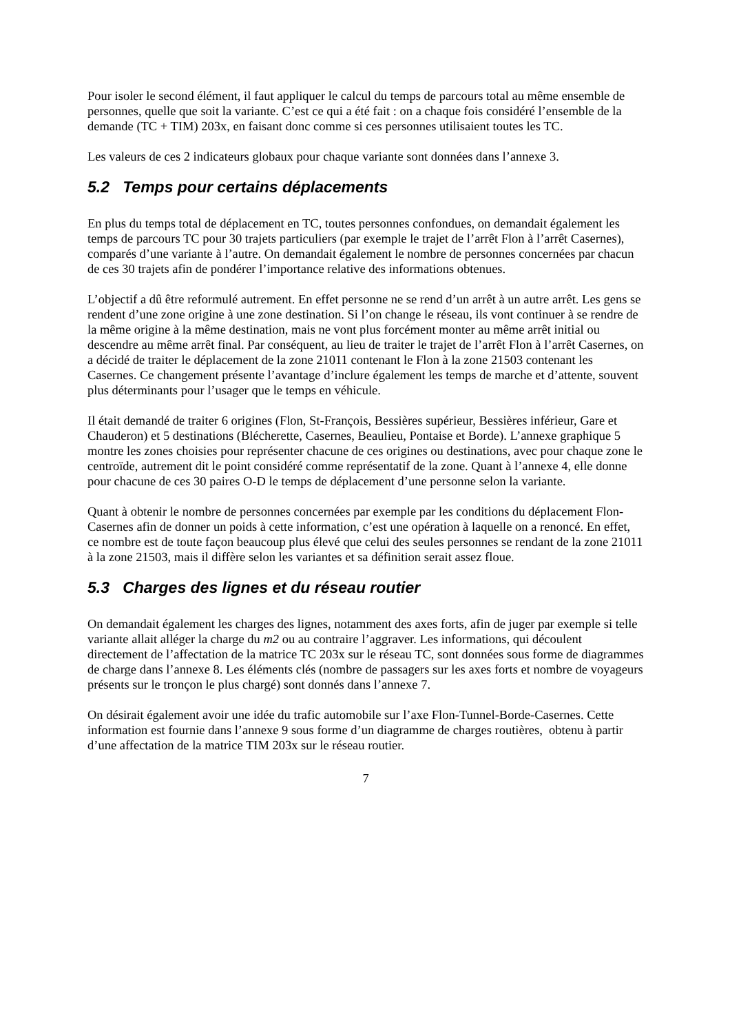Pour isoler le second élément, il faut appliquer le calcul du temps de parcours total au même ensemble de personnes, quelle que soit la variante. C’est ce qui a été fait : on a chaque fois considéré l’ensemble de la demande (TC + TIM) 203x, en faisant donc comme si ces personnes utilisaient toutes les TC.
Les valeurs de ces 2 indicateurs globaux pour chaque variante sont données dans l’annexe 3.
5.2 Temps pour certains déplacements
En plus du temps total de déplacement en TC, toutes personnes confondues, on demandait également les temps de parcours TC pour 30 trajets particuliers (par exemple le trajet de l’arrêt Flon à l’arrêt Casernes), comparés d’une variante à l’autre. On demandait également le nombre de personnes concernées par chacun de ces 30 trajets afin de pondérer l’importance relative des informations obtenues.
L’objectif a dû être reformulé autrement. En effet personne ne se rend d’un arrêt à un autre arrêt. Les gens se rendent d’une zone origine à une zone destination. Si l’on change le réseau, ils vont continuer à se rendre de la même origine à la même destination, mais ne vont plus forcément monter au même arrêt initial ou descendre au même arrêt final. Par conséquent, au lieu de traiter le trajet de l’arrêt Flon à l’arrêt Casernes, on a décidé de traiter le déplacement de la zone 21011 contenant le Flon à la zone 21503 contenant les Casernes. Ce changement présente l’avantage d’inclure également les temps de marche et d’attente, souvent plus déterminants pour l’usager que le temps en véhicule.
Il était demandé de traiter 6 origines (Flon, St-François, Bessières supérieur, Bessières inférieur, Gare et Chauderon) et 5 destinations (Blécherette, Casernes, Beaulieu, Pontaise et Borde). L’annexe graphique 5 montre les zones choisies pour représenter chacune de ces origines ou destinations, avec pour chaque zone le centroïde, autrement dit le point considéré comme représentatif de la zone. Quant à l’annexe 4, elle donne pour chacune de ces 30 paires O-D le temps de déplacement d’une personne selon la variante.
Quant à obtenir le nombre de personnes concernées par exemple par les conditions du déplacement Flon-Casernes afin de donner un poids à cette information, c’est une opération à laquelle on a renoncé. En effet, ce nombre est de toute façon beaucoup plus élevé que celui des seules personnes se rendant de la zone 21011 à la zone 21503, mais il diffère selon les variantes et sa définition serait assez floue.
5.3 Charges des lignes et du réseau routier
On demandait également les charges des lignes, notamment des axes forts, afin de juger par exemple si telle variante allait alléger la charge du m2 ou au contraire l’aggraver. Les informations, qui découlent directement de l’affectation de la matrice TC 203x sur le réseau TC, sont données sous forme de diagrammes de charge dans l’annexe 8. Les éléments clés (nombre de passagers sur les axes forts et nombre de voyageurs présents sur le tronçon le plus chargé) sont donnés dans l’annexe 7.
On désirait également avoir une idée du trafic automobile sur l’axe Flon-Tunnel-Borde-Casernes. Cette information est fournie dans l’annexe 9 sous forme d’un diagramme de charges routières, obtenu à partir d’une affectation de la matrice TIM 203x sur le réseau routier.
7